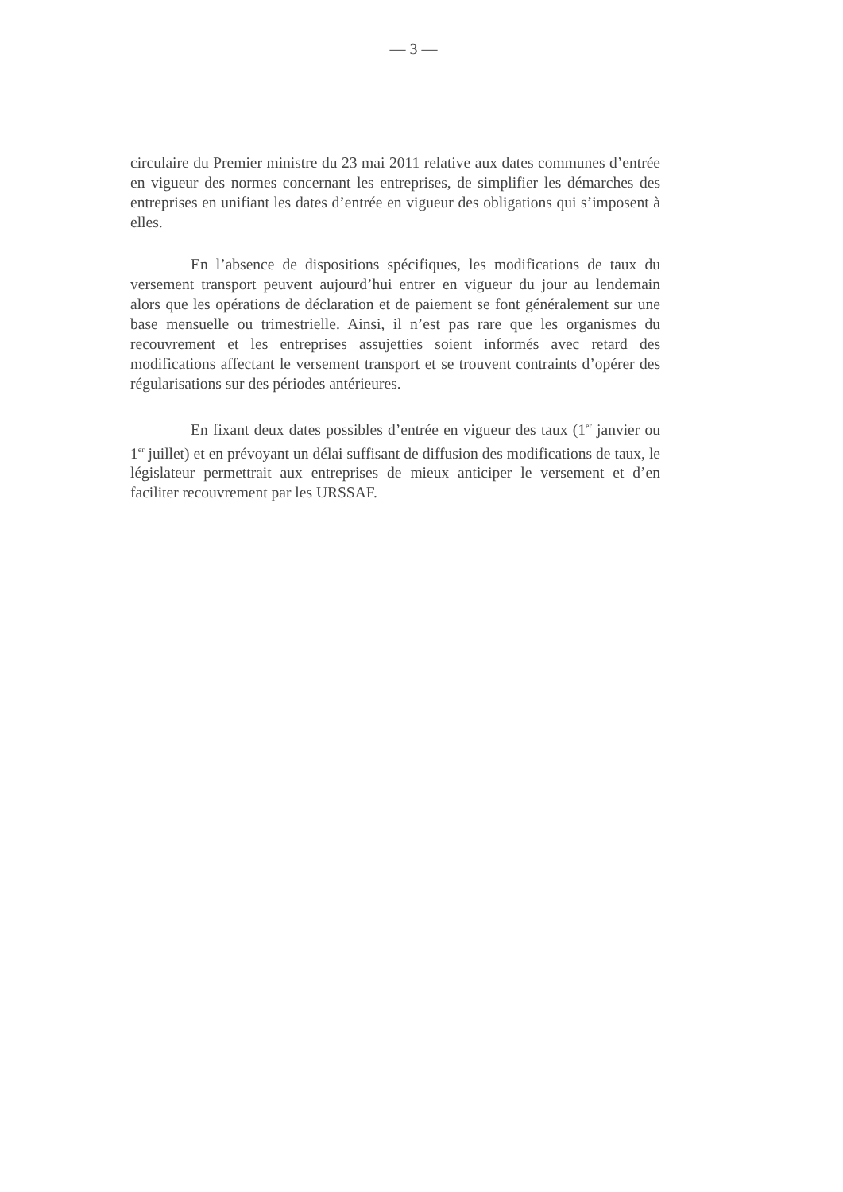— 3 —
circulaire du Premier ministre du 23 mai 2011 relative aux dates communes d’entrée en vigueur des normes concernant les entreprises, de simplifier les démarches des entreprises en unifiant les dates d’entrée en vigueur des obligations qui s’imposent à elles.
En l’absence de dispositions spécifiques, les modifications de taux du versement transport peuvent aujourd’hui entrer en vigueur du jour au lendemain alors que les opérations de déclaration et de paiement se font généralement sur une base mensuelle ou trimestrielle. Ainsi, il n’est pas rare que les organismes du recouvrement et les entreprises assujetties soient informés avec retard des modifications affectant le versement transport et se trouvent contraints d’opérer des régularisations sur des périodes antérieures.
En fixant deux dates possibles d’entrée en vigueur des taux (1<sup>er</sup> janvier ou 1<sup>er</sup> juillet) et en prévoyant un délai suffisant de diffusion des modifications de taux, le législateur permettrait aux entreprises de mieux anticiper le versement et d’en faciliter recouvrement par les URSSAF.